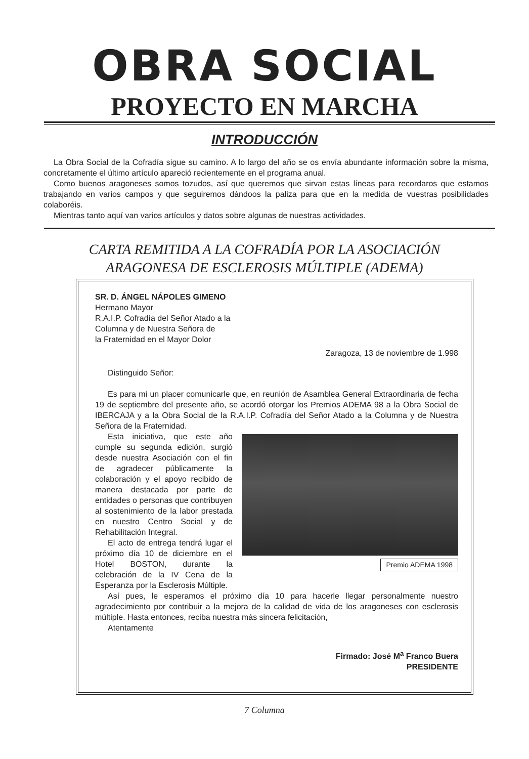OBRA SOCIAL
PROYECTO EN MARCHA
INTRODUCCIÓN
La Obra Social de la Cofradía sigue su camino. A lo largo del año se os envía abundante información sobre la misma, concretamente el último artículo apareció recientemente en el programa anual.
Como buenos aragoneses somos tozudos, así que queremos que sirvan estas líneas para recordaros que estamos trabajando en varios campos y que seguiremos dándoos la paliza para que en la medida de vuestras posibilidades colaboréis.
Mientras tanto aquí van varios artículos y datos sobre algunas de nuestras actividades.
CARTA REMITIDA A LA COFRADÍA POR LA ASOCIACIÓN
ARAGONESA DE ESCLEROSIS MÚLTIPLE (ADEMA)
SR. D. ÁNGEL NÁPOLES GIMENO
Hermano Mayor
R.A.I.P. Cofradía del Señor Atado a la
Columna y de Nuestra Señora de
la Fraternidad en el Mayor Dolor
Zaragoza, 13 de noviembre de 1.998
Distinguido Señor:
Es para mi un placer comunicarle que, en reunión de Asamblea General Extraordinaria de fecha 19 de septiembre del presente año, se acordó otorgar los Premios ADEMA 98 a la Obra Social de IBERCAJA y a la Obra Social de la R.A.I.P. Cofradía del Señor Atado a la Columna y de Nuestra Señora de la Fraternidad.
Premio ADEMA 1998
Esta iniciativa, que este año cumple su segunda edición, surgió desde nuestra Asociación con el fin de agradecer públicamente la colaboración y el apoyo recibido de manera destacada por parte de entidades o personas que contribuyen al sostenimiento de la labor prestada en nuestro Centro Social y de Rehabilitación Integral.
El acto de entrega tendrá lugar el próximo día 10 de diciembre en el Hotel BOSTON, durante la celebración de la IV Cena de la Esperanza por la Esclerosis Múltiple.
Así pues, le esperamos el próximo día 10 para hacerle llegar personalmente nuestro agradecimiento por contribuir a la mejora de la calidad de vida de los aragoneses con esclerosis múltiple. Hasta entonces, reciba nuestra más sincera felicitación,
Atentamente
Firmado: José M<sup>a</sup> Franco Buera
PRESIDENTE
7 Columna